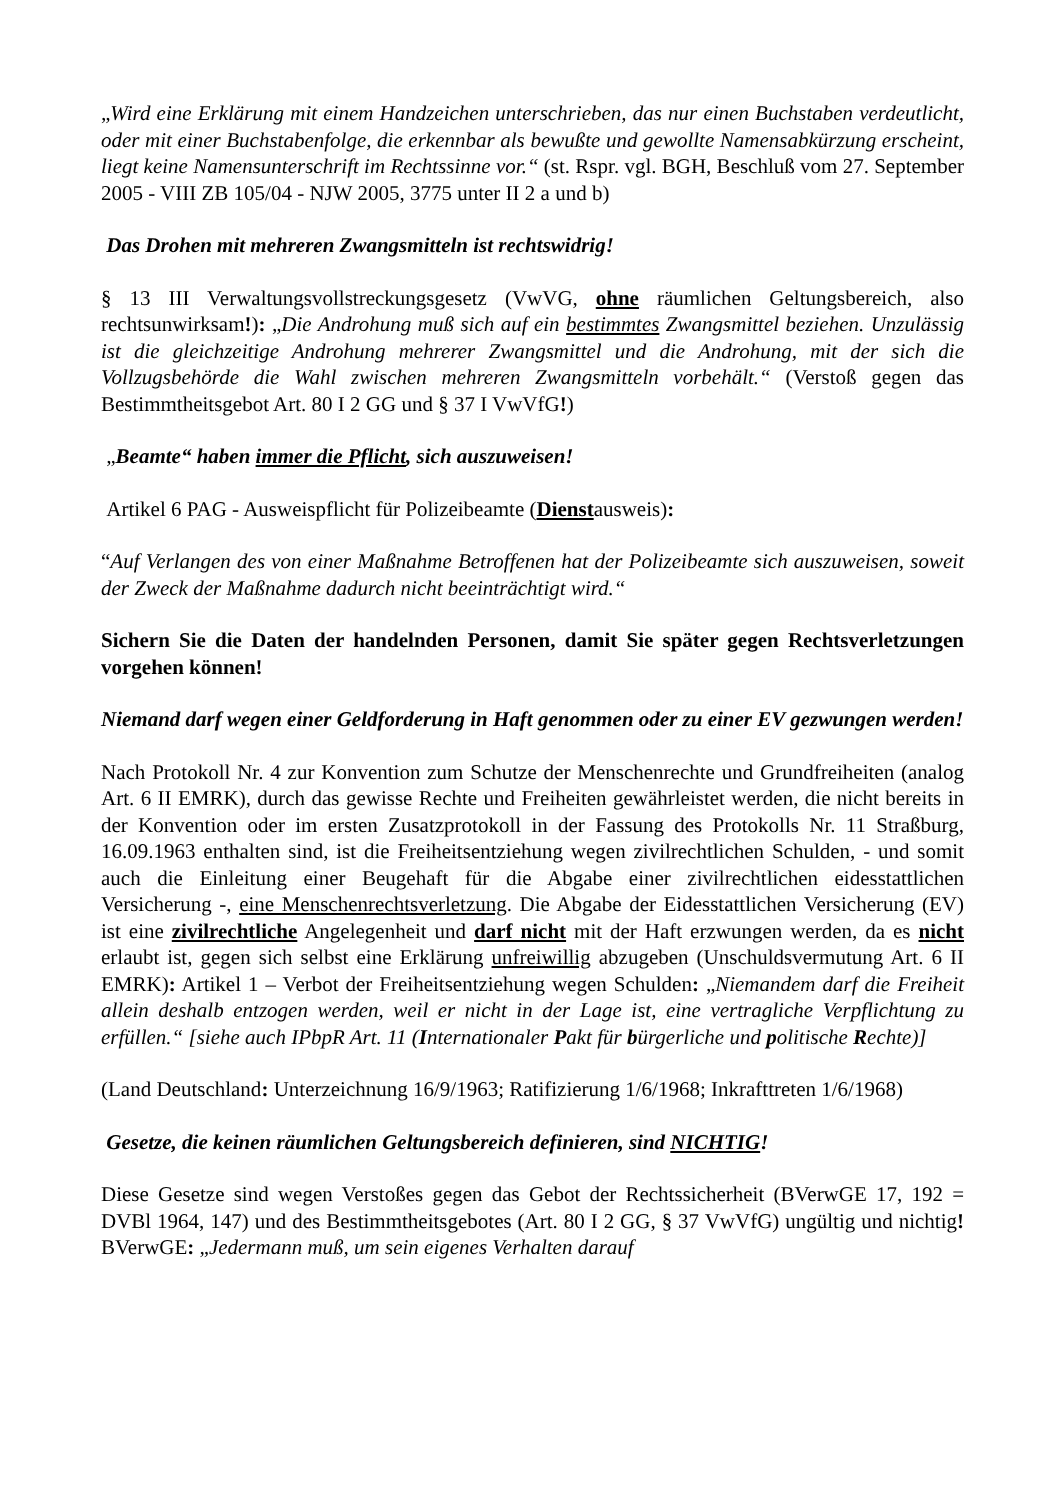„Wird eine Erklärung mit einem Handzeichen unterschrieben, das nur einen Buchstaben verdeutlicht, oder mit einer Buchstabenfolge, die erkennbar als bewußte und gewollte Namensabkürzung erscheint, liegt keine Namensunterschrift im Rechtssinne vor.“ (st. Rspr. vgl. BGH, Beschluß vom 27. September 2005 - VIII ZB 105/04 - NJW 2005, 3775 unter II 2 a und b)
Das Drohen mit mehreren Zwangsmitteln ist rechtswidrig!
§ 13 III Verwaltungsvollstreckungsgesetz (VwVG, ohne räumlichen Geltungsbereich, also rechtsunwirksam!): „Die Androhung muß sich auf ein bestimmtes Zwangsmittel beziehen. Unzulässig ist die gleichzeitige Androhung mehrerer Zwangsmittel und die Androhung, mit der sich die Vollzugsbehörde die Wahl zwischen mehreren Zwangsmitteln vorbehält.“ (Verstoß gegen das Bestimmtheitsgebot Art. 80 I 2 GG und § 37 I VwVfG!)
„Beamte“ haben immer die Pflicht, sich auszuweisen!
Artikel 6 PAG - Ausweispflicht für Polizeibeamte (Dienstausweis):
“Auf Verlangen des von einer Maßnahme Betroffenen hat der Polizeibeamte sich auszuweisen, soweit der Zweck der Maßnahme dadurch nicht beeinträchtigt wird.“
Sichern Sie die Daten der handelnden Personen, damit Sie später gegen Rechtsverletzungen vorgehen können!
Niemand darf wegen einer Geldforderung in Haft genommen oder zu einer EV gezwungen werden!
Nach Protokoll Nr. 4 zur Konvention zum Schutze der Menschenrechte und Grundfreiheiten (analog Art. 6 II EMRK), durch das gewisse Rechte und Freiheiten gewährleistet werden, die nicht bereits in der Konvention oder im ersten Zusatzprotokoll in der Fassung des Protokolls Nr. 11 Straßburg, 16.09.1963 enthalten sind, ist die Freiheitsentziehung wegen zivilrechtlichen Schulden, - und somit auch die Einleitung einer Beugehaft für die Abgabe einer zivilrechtlichen eidesstattlichen Versicherung -, eine Menschenrechtsverletzung. Die Abgabe der Eidesstattlichen Versicherung (EV) ist eine zivilrechtliche Angelegenheit und darf nicht mit der Haft erzwungen werden, da es nicht erlaubt ist, gegen sich selbst eine Erklärung unfreiwillig abzugeben (Unschuldsvermutung Art. 6 II EMRK): Artikel 1 – Verbot der Freiheitsentziehung wegen Schulden: „Niemandem darf die Freiheit allein deshalb entzogen werden, weil er nicht in der Lage ist, eine vertragliche Verpflichtung zu erfüllen.“ [siehe auch IPbpR Art. 11 (Internationaler Pakt für bürgerliche und politische Rechte)]
(Land Deutschland: Unterzeichnung 16/9/1963; Ratifizierung 1/6/1968; Inkrafttreten 1/6/1968)
Gesetze, die keinen räumlichen Geltungsbereich definieren, sind NICHTIG!
Diese Gesetze sind wegen Verstoßes gegen das Gebot der Rechtssicherheit (BVerwGE 17, 192 = DVBl 1964, 147) und des Bestimmtheitsgebotes (Art. 80 I 2 GG, § 37 VwVfG) ungültig und nichtig! BVerwGE: „Jedermann muß, um sein eigenes Verhalten darauf